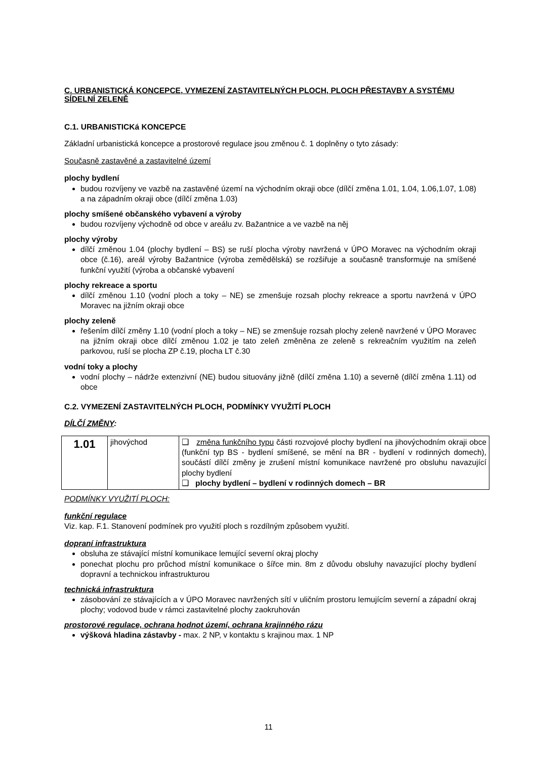C. URBANISTICKÁ KONCEPCE, VYMEZENÍ ZASTAVITELNÝCH PLOCH, PLOCH PŘESTAVBY A SYSTÉMU SÍDELNÍ ZELENĚ
C.1. URBANISTICKá KONCEPCE
Základní urbanistická koncepce a prostorové regulace jsou změnou č. 1 doplněny o tyto zásady:
Současně zastavěné a zastavitelné území
plochy bydlení
budou rozvíjeny ve vazbě na zastavěné území na východním okraji obce (dílčí změna 1.01, 1.04, 1.06,1.07, 1.08) a na západním okraji obce (dílčí změna 1.03)
plochy smíšené občanského vybavení a výroby
budou rozvíjeny východně od obce v areálu zv. Bažantnice a ve vazbě na něj
plochy výroby
dílčí změnou 1.04 (plochy bydlení – BS) se ruší plocha výroby navržená v ÚPO Moravec na východním okraji obce (č.16), areál výroby Bažantnice (výroba zemědělská) se rozšiřuje a současně transformuje na smíšené funkční využití (výroba a občanské vybavení
plochy rekreace a sportu
dílčí změnou 1.10 (vodní ploch a toky – NE) se zmenšuje rozsah plochy rekreace a sportu navržená v ÚPO Moravec na jižním okraji obce
plochy zeleně
řešením dílčí změny 1.10 (vodní ploch a toky – NE) se zmenšuje rozsah plochy zeleně navržené v ÚPO Moravec na jižním okraji obce dílčí změnou 1.02 je tato zeleň změněna ze zeleně s rekreačním využitím na zeleň parkovou, ruší se plocha ZP č.19, plocha LT č.30
vodní toky a plochy
vodní plochy – nádrže extenzivní (NE) budou situovány jižně (dílčí změna 1.10) a severně (dílčí změna 1.11) od obce
C.2. VYMEZENÍ ZASTAVITELNÝCH PLOCH, PODMÍNKY VYUŽITÍ PLOCH
DÍLČÍ ZMĚNY:
| 1.01 | jihovýchod | ❑ změna funkčního typu části rozvojové plochy bydlení na jihovýchodním okraji obce (funkční typ BS - bydlení smíšené, se mění na BR - bydlení v rodinných domech), součástí dílčí změny je zrušení místní komunikace navržené pro obsluhu navazující plochy bydlení ❑ plochy bydlení – bydlení v rodinných domech – BR |
PODMÍNKY VYUŽITÍ PLOCH:
funkční regulace
Viz. kap. F.1. Stanovení podmínek pro využití ploch s rozdílným způsobem využití.
dopraní infrastruktura
obsluha ze stávající místní komunikace lemující severní okraj plochy
ponechat plochu pro průchod místní komunikace o šířce min. 8m z důvodu obsluhy navazující plochy bydlení dopravní a technickou infrastrukturou
technická infrastruktura
zásobování ze stávajících a v ÚPO Moravec navržených sítí v uličním prostoru lemujícím severní a západní okraj plochy; vodovod bude v rámci zastavitelné plochy zaokruhován
prostorové regulace, ochrana hodnot území, ochrana krajinného rázu
výšková hladina zástavby - max. 2 NP, v kontaktu s krajinou max. 1 NP
11